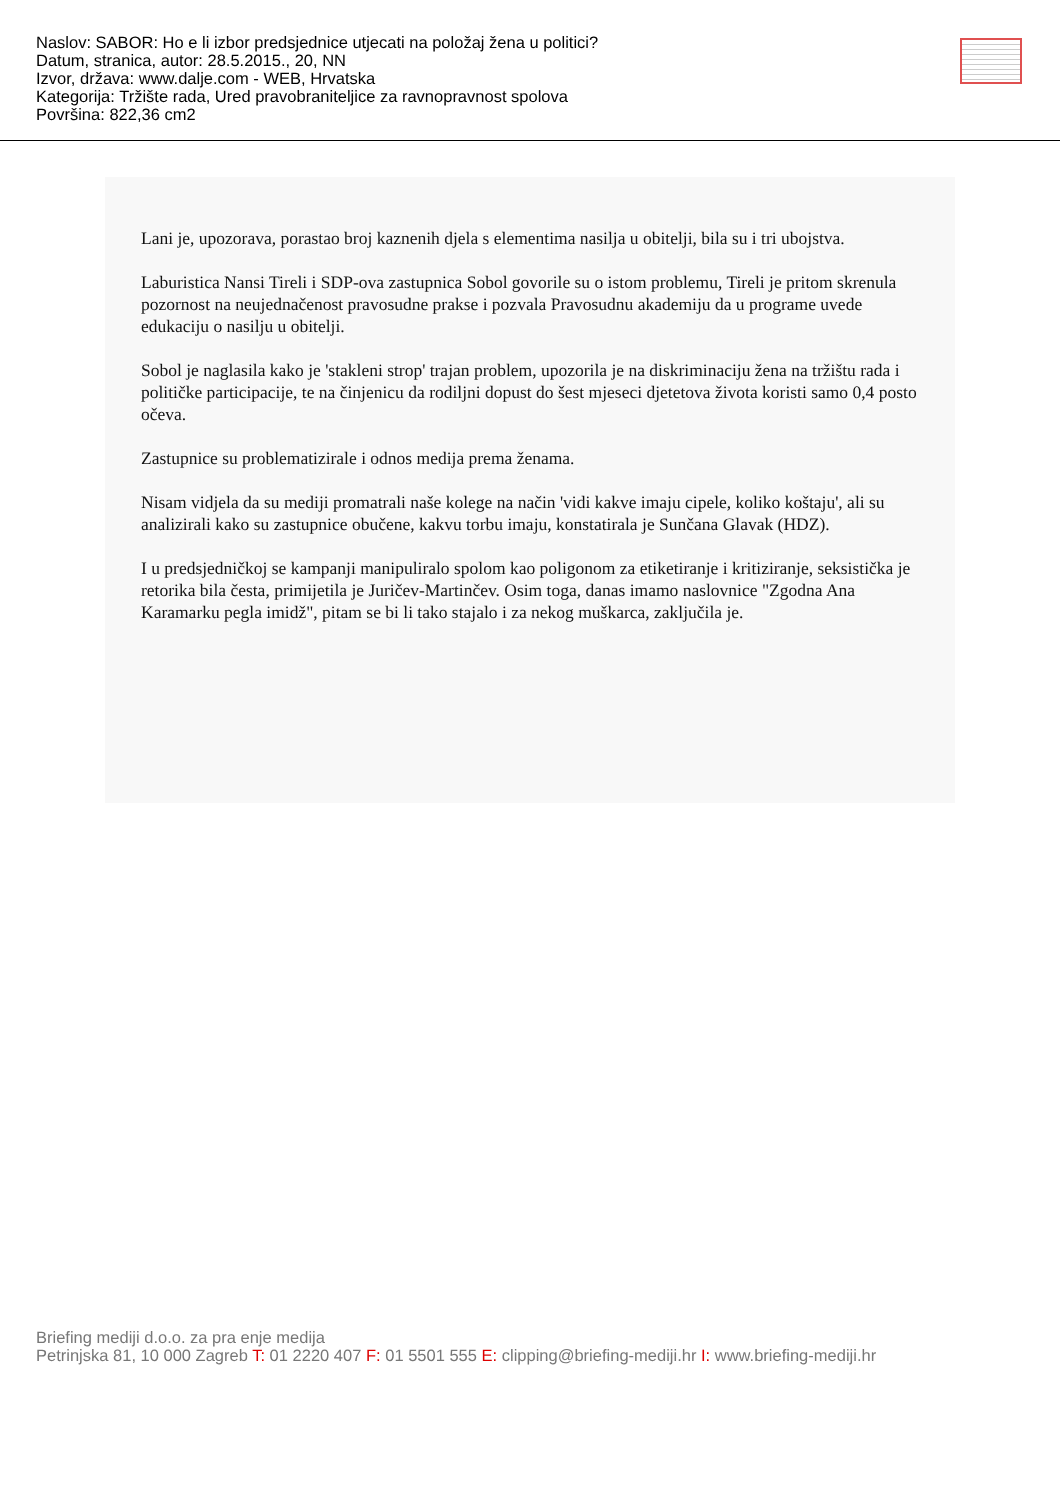Naslov: SABOR: Ho e li izbor predsjednice utjecati na položaj žena u politici?
Datum, stranica, autor: 28.5.2015., 20, NN
Izvor, država: www.dalje.com - WEB, Hrvatska
Kategorija: Tržište rada, Ured pravobraniteljice za ravnopravnost spolova
Površina: 822,36 cm2
Lani je, upozorava, porastao broj kaznenih djela s elementima nasilja u obitelji, bila su i tri ubojstva.
Laburistica Nansi Tireli i SDP-ova zastupnica Sobol govorile su o istom problemu, Tireli je pritom skrenula pozornost na neujednačenost pravosudne prakse i pozvala Pravosudnu akademiju da u programe uvede edukaciju o nasilju u obitelji.
Sobol je naglasila kako je 'stakleni strop' trajan problem, upozorila je na diskriminaciju žena na tržištu rada i političke participacije, te na činjenicu da rodiljni dopust do šest mjeseci djetetova života koristi samo 0,4 posto očeva.
Zastupnice su problematizirale i odnos medija prema ženama.
Nisam vidjela da su mediji promatrali naše kolege na način 'vidi kakve imaju cipele, koliko koštaju', ali su analizirali kako su zastupnice obučene, kakvu torbu imaju, konstatirala je Sunčana Glavak (HDZ).
I u predsjedničkoj se kampanji manipuliralo spolom kao poligonom za etiketiranje i kritiziranje, seksistička je retorika bila česta, primijetila je Juričev-Martinčev. Osim toga, danas imamo naslovnice "Zgodna Ana Karamarku pegla imidž", pitam se bi li tako stajalo i za nekog muškarca, zaključila je.
Briefing mediji d.o.o. za pra enje medija
Petrinjska 81, 10 000 Zagreb T: 01 2220 407 F: 01 5501 555 E: clipping@briefing-mediji.hr I: www.briefing-mediji.hr